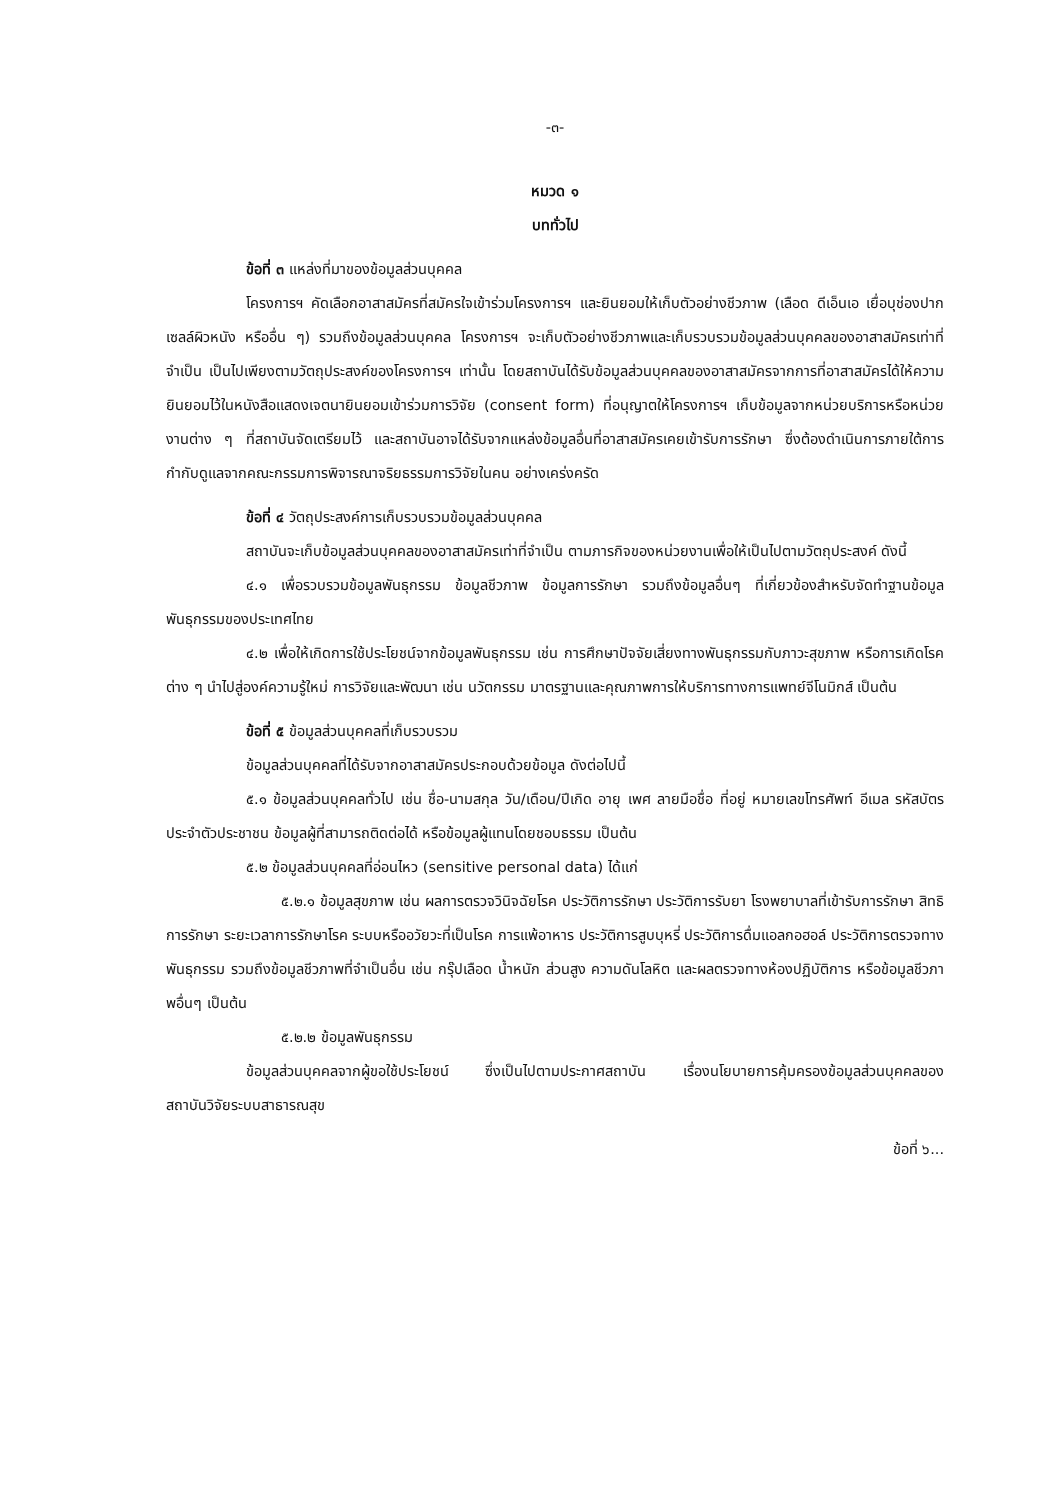-๓-
หมวด ๑
บททั่วไป
ข้อที่ ๓ แหล่งที่มาของข้อมูลส่วนบุคคล
โครงการฯ คัดเลือกอาสาสมัครที่สมัครใจเข้าร่วมโครงการฯ และยินยอมให้เก็บตัวอย่างชีวภาพ (เลือด ดีเอ็นเอ เยื่อบุช่องปาก เซลล์ผิวหนัง หรืออื่น ๆ) รวมถึงข้อมูลส่วนบุคคล โครงการฯ จะเก็บตัวอย่างชีวภาพและเก็บรวบรวมข้อมูลส่วนบุคคลของอาสาสมัครเท่าที่จำเป็น เป็นไปเพียงตามวัตถุประสงค์ของโครงการฯ เท่านั้น โดยสถาบันได้รับข้อมูลส่วนบุคคลของอาสาสมัครจากการที่อาสาสมัครได้ให้ความยินยอมไว้ในหนังสือแสดงเจตนายินยอมเข้าร่วมการวิจัย (consent form) ที่อนุญาตให้โครงการฯ เก็บข้อมูลจากหน่วยบริการหรือหน่วยงานต่าง ๆ ที่สถาบันจัดเตรียมไว้ และสถาบันอาจได้รับจากแหล่งข้อมูลอื่นที่อาสาสมัครเคยเข้ารับการรักษา ซึ่งต้องดำเนินการภายใต้การกำกับดูแลจากคณะกรรมการพิจารณาจริยธรรมการวิจัยในคน อย่างเคร่งครัด
ข้อที่ ๔ วัตถุประสงค์การเก็บรวบรวมข้อมูลส่วนบุคคล
สถาบันจะเก็บข้อมูลส่วนบุคคลของอาสาสมัครเท่าที่จำเป็น ตามภารกิจของหน่วยงานเพื่อให้เป็นไปตามวัตถุประสงค์ ดังนี้
๔.๑ เพื่อรวบรวมข้อมูลพันธุกรรม ข้อมูลชีวภาพ ข้อมูลการรักษา รวมถึงข้อมูลอื่นๆ ที่เกี่ยวข้องสำหรับจัดทำฐานข้อมูลพันธุกรรมของประเทศไทย
๔.๒ เพื่อให้เกิดการใช้ประโยชน์จากข้อมูลพันธุกรรม เช่น การศึกษาปัจจัยเสี่ยงทางพันธุกรรมกับภาวะสุขภาพ หรือการเกิดโรคต่าง ๆ นำไปสู่องค์ความรู้ใหม่ การวิจัยและพัฒนา เช่น นวัตกรรม มาตรฐานและคุณภาพการให้บริการทางการแพทย์จีโนมิกส์ เป็นต้น
ข้อที่ ๕ ข้อมูลส่วนบุคคลที่เก็บรวบรวม
ข้อมูลส่วนบุคคลที่ได้รับจากอาสาสมัครประกอบด้วยข้อมูล ดังต่อไปนี้
๕.๑ ข้อมูลส่วนบุคคลทั่วไป เช่น ชื่อ-นามสกุล วัน/เดือน/ปีเกิด อายุ เพศ ลายมือชื่อ ที่อยู่ หมายเลขโทรศัพท์ อีเมล รหัสบัตรประจำตัวประชาชน ข้อมูลผู้ที่สามารถติดต่อได้ หรือข้อมูลผู้แทนโดยชอบธรรม เป็นต้น
๕.๒ ข้อมูลส่วนบุคคลที่อ่อนไหว (sensitive personal data) ได้แก่
๕.๒.๑ ข้อมูลสุขภาพ เช่น ผลการตรวจวินิจฉัยโรค ประวัติการรักษา ประวัติการรับยา โรงพยาบาลที่เข้ารับการรักษา สิทธิการรักษา ระยะเวลาการรักษาโรค ระบบหรืออวัยวะที่เป็นโรค การแพ้อาหาร ประวัติการสูบบุหรี่ ประวัติการดื่มแอลกอฮอล์ ประวัติการตรวจทางพันธุกรรม รวมถึงข้อมูลชีวภาพที่จำเป็นอื่น เช่น กรุ๊ปเลือด น้ำหนัก ส่วนสูง ความดันโลหิต และผลตรวจทางห้องปฏิบัติการ หรือข้อมูลชีวภาพอื่นๆ เป็นต้น
๕.๒.๒ ข้อมูลพันธุกรรม
ข้อมูลส่วนบุคคลจากผู้ขอใช้ประโยชน์ ซึ่งเป็นไปตามประกาศสถาบัน เรื่องนโยบายการคุ้มครองข้อมูลส่วนบุคคลของสถาบันวิจัยระบบสาธารณสุข
ข้อที่ ๖...